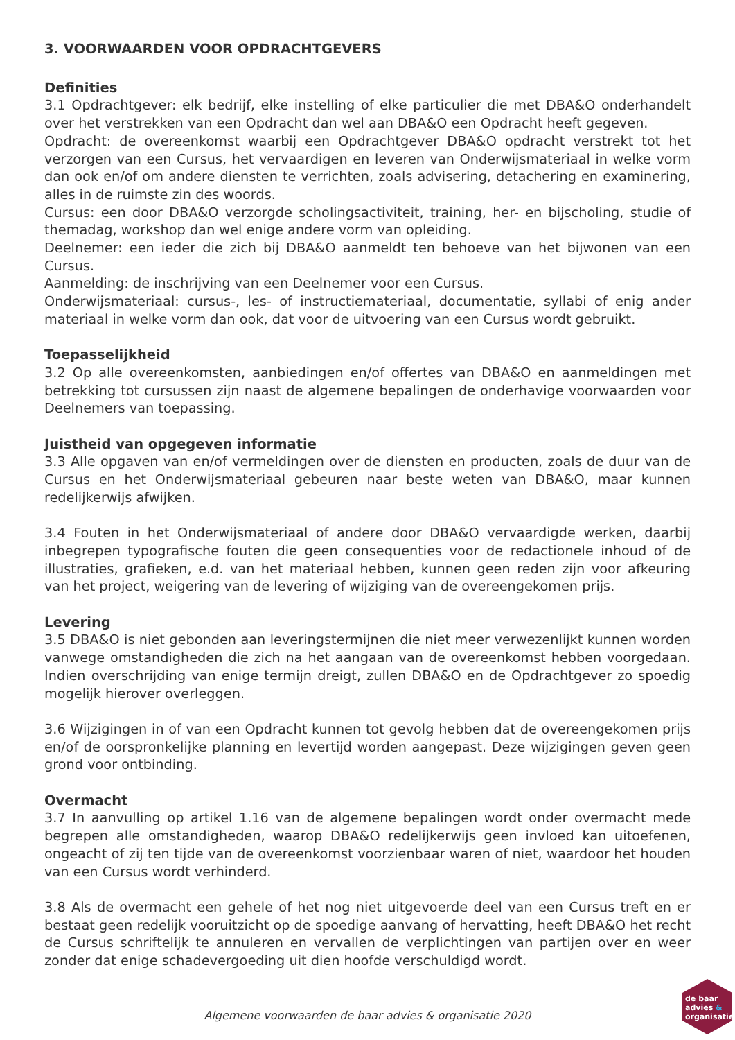3. VOORWAARDEN VOOR OPDRACHTGEVERS
Definities
3.1 Opdrachtgever: elk bedrijf, elke instelling of elke particulier die met DBA&O onderhandelt over het verstrekken van een Opdracht dan wel aan DBA&O een Opdracht heeft gegeven.
Opdracht: de overeenkomst waarbij een Opdrachtgever DBA&O opdracht verstrekt tot het verzorgen van een Cursus, het vervaardigen en leveren van Onderwijsmateriaal in welke vorm dan ook en/of om andere diensten te verrichten, zoals advisering, detachering en examinering, alles in de ruimste zin des woords.
Cursus: een door DBA&O verzorgde scholingsactiviteit, training, her- en bijscholing, studie of themadag, workshop dan wel enige andere vorm van opleiding.
Deelnemer: een ieder die zich bij DBA&O aanmeldt ten behoeve van het bijwonen van een Cursus.
Aanmelding: de inschrijving van een Deelnemer voor een Cursus.
Onderwijsmateriaal: cursus-, les- of instructiemateriaal, documentatie, syllabi of enig ander materiaal in welke vorm dan ook, dat voor de uitvoering van een Cursus wordt gebruikt.
Toepasselijkheid
3.2 Op alle overeenkomsten, aanbiedingen en/of offertes van DBA&O en aanmeldingen met betrekking tot cursussen zijn naast de algemene bepalingen de onderhavige voorwaarden voor Deelnemers van toepassing.
Juistheid van opgegeven informatie
3.3 Alle opgaven van en/of vermeldingen over de diensten en producten, zoals de duur van de Cursus en het Onderwijsmateriaal gebeuren naar beste weten van DBA&O, maar kunnen redelijkerwijs afwijken.
3.4 Fouten in het Onderwijsmateriaal of andere door DBA&O vervaardigde werken, daarbij inbegrepen typografische fouten die geen consequenties voor de redactionele inhoud of de illustraties, grafieken, e.d. van het materiaal hebben, kunnen geen reden zijn voor afkeuring van het project, weigering van de levering of wijziging van de overeengekomen prijs.
Levering
3.5 DBA&O is niet gebonden aan leveringstermijnen die niet meer verwezenlijkt kunnen worden vanwege omstandigheden die zich na het aangaan van de overeenkomst hebben voorgedaan. Indien overschrijding van enige termijn dreigt, zullen DBA&O en de Opdrachtgever zo spoedig mogelijk hierover overleggen.
3.6 Wijzigingen in of van een Opdracht kunnen tot gevolg hebben dat de overeengekomen prijs en/of de oorspronkelijke planning en levertijd worden aangepast. Deze wijzigingen geven geen grond voor ontbinding.
Overmacht
3.7 In aanvulling op artikel 1.16 van de algemene bepalingen wordt onder overmacht mede begrepen alle omstandigheden, waarop DBA&O redelijkerwijs geen invloed kan uitoefenen, ongeacht of zij ten tijde van de overeenkomst voorzienbaar waren of niet, waardoor het houden van een Cursus wordt verhinderd.
3.8 Als de overmacht een gehele of het nog niet uitgevoerde deel van een Cursus treft en er bestaat geen redelijk vooruitzicht op de spoedige aanvang of hervatting, heeft DBA&O het recht de Cursus schriftelijk te annuleren en vervallen de verplichtingen van partijen over en weer zonder dat enige schadevergoeding uit dien hoofde verschuldigd wordt.
Algemene voorwaarden de baar advies & organisatie 2020
de baar
advies &
organisatie